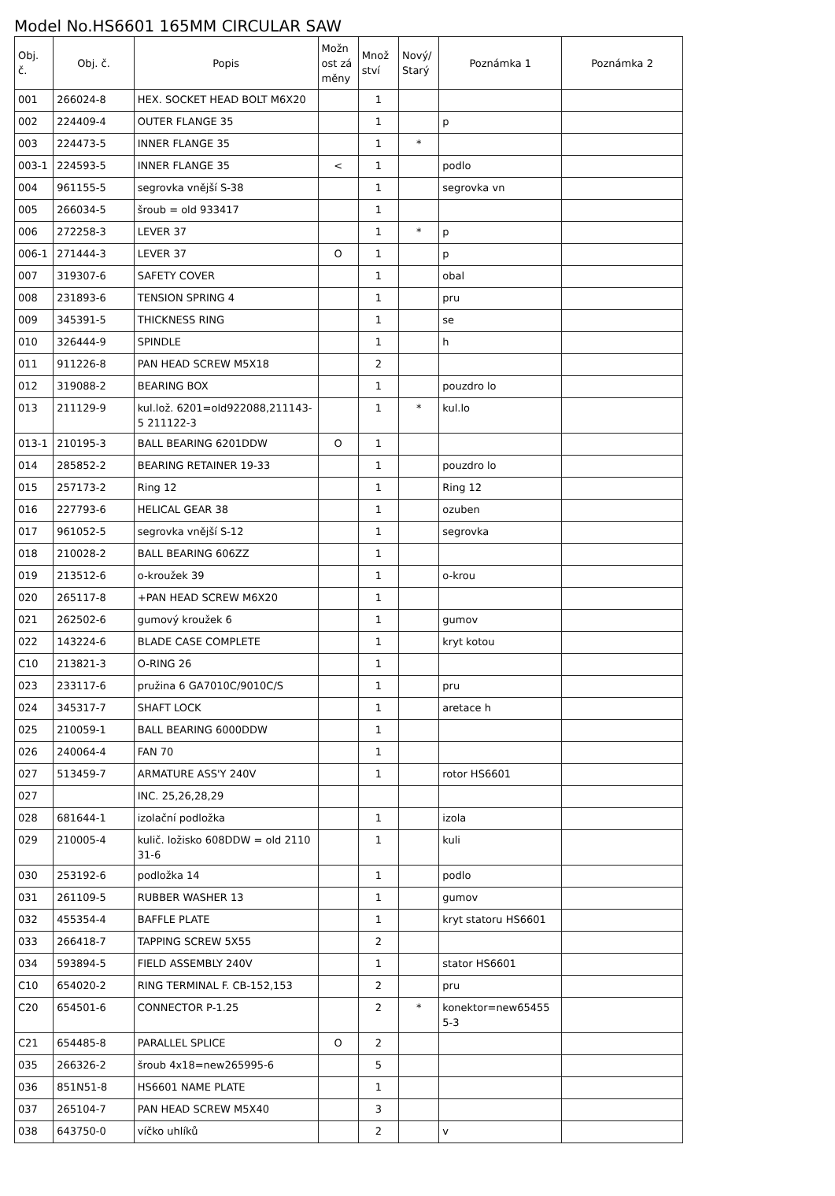Model No.HS6601 165MM CIRCULAR SAW
| Obj. č. | Obj. č. | Popis | Možn ost zá měny | Množ ství | Nový/ Starý | Poznámka 1 | Poznámka 2 |
| --- | --- | --- | --- | --- | --- | --- | --- |
| 001 | 266024-8 | HEX. SOCKET HEAD BOLT M6X20 | | 1 | | | |
| 002 | 224409-4 | OUTER FLANGE 35 | | 1 | | p | |
| 003 | 224473-5 | INNER FLANGE 35 | | 1 | * | | |
| 003-1 | 224593-5 | INNER FLANGE 35 | < | 1 | | podlo | |
| 004 | 961155-5 | segrovka vnější S-38 | | 1 | | segrovka vn | |
| 005 | 266034-5 | šroub = old 933417 | | 1 | | | |
| 006 | 272258-3 | LEVER 37 | | 1 | * | p | |
| 006-1 | 271444-3 | LEVER 37 | O | 1 | | p | |
| 007 | 319307-6 | SAFETY COVER | | 1 | | obal | |
| 008 | 231893-6 | TENSION SPRING 4 | | 1 | | pru | |
| 009 | 345391-5 | THICKNESS RING | | 1 | | se | |
| 010 | 326444-9 | SPINDLE | | 1 | | h | |
| 011 | 911226-8 | PAN HEAD SCREW M5X18 | | 2 | | | |
| 012 | 319088-2 | BEARING BOX | | 1 | | pouzdro lo | |
| 013 | 211129-9 | kul.lož. 6201=old922088,211143-5 211122-3 | | 1 | * | kul.lo | |
| 013-1 | 210195-3 | BALL BEARING 6201DDW | O | 1 | | | |
| 014 | 285852-2 | BEARING RETAINER 19-33 | | 1 | | pouzdro lo | |
| 015 | 257173-2 | Ring 12 | | 1 | | Ring 12 | |
| 016 | 227793-6 | HELICAL GEAR 38 | | 1 | | ozuben | |
| 017 | 961052-5 | segrovka vnější S-12 | | 1 | | segrovka | |
| 018 | 210028-2 | BALL BEARING 606ZZ | | 1 | | | |
| 019 | 213512-6 | o-kroužek 39 | | 1 | | o-krou | |
| 020 | 265117-8 | +PAN HEAD SCREW M6X20 | | 1 | | | |
| 021 | 262502-6 | gumový kroužek 6 | | 1 | | gumov | |
| 022 | 143224-6 | BLADE CASE COMPLETE | | 1 | | kryt kotou | |
| C10 | 213821-3 | O-RING 26 | | 1 | | | |
| 023 | 233117-6 | pružina 6 GA7010C/9010C/S | | 1 | | pru | |
| 024 | 345317-7 | SHAFT LOCK | | 1 | | aretace h | |
| 025 | 210059-1 | BALL BEARING 6000DDW | | 1 | | | |
| 026 | 240064-4 | FAN 70 | | 1 | | | |
| 027 | 513459-7 | ARMATURE ASS'Y 240V | | 1 | | rotor HS6601 | |
| 027 | | INC. 25,26,28,29 | | | | | |
| 028 | 681644-1 | izolační podložka | | 1 | | izola | |
| 029 | 210005-4 | kulič. ložisko 608DDW = old 2110 31-6 | | 1 | | kuli | |
| 030 | 253192-6 | podložka 14 | | 1 | | podlo | |
| 031 | 261109-5 | RUBBER WASHER 13 | | 1 | | gumov | |
| 032 | 455354-4 | BAFFLE PLATE | | 1 | | kryt statoru HS6601 | |
| 033 | 266418-7 | TAPPING SCREW 5X55 | | 2 | | | |
| 034 | 593894-5 | FIELD ASSEMBLY 240V | | 1 | | stator HS6601 | |
| C10 | 654020-2 | RING TERMINAL F. CB-152,153 | | 2 | | pru | |
| C20 | 654501-6 | CONNECTOR P-1.25 | | 2 | * | konektor=new65455 5-3 | |
| C21 | 654485-8 | PARALLEL SPLICE | O | 2 | | | |
| 035 | 266326-2 | šroub 4x18=new265995-6 | | 5 | | | |
| 036 | 851N51-8 | HS6601 NAME PLATE | | 1 | | | |
| 037 | 265104-7 | PAN HEAD SCREW M5X40 | | 3 | | | |
| 038 | 643750-0 | víčko uhlíků | | 2 | | v | |